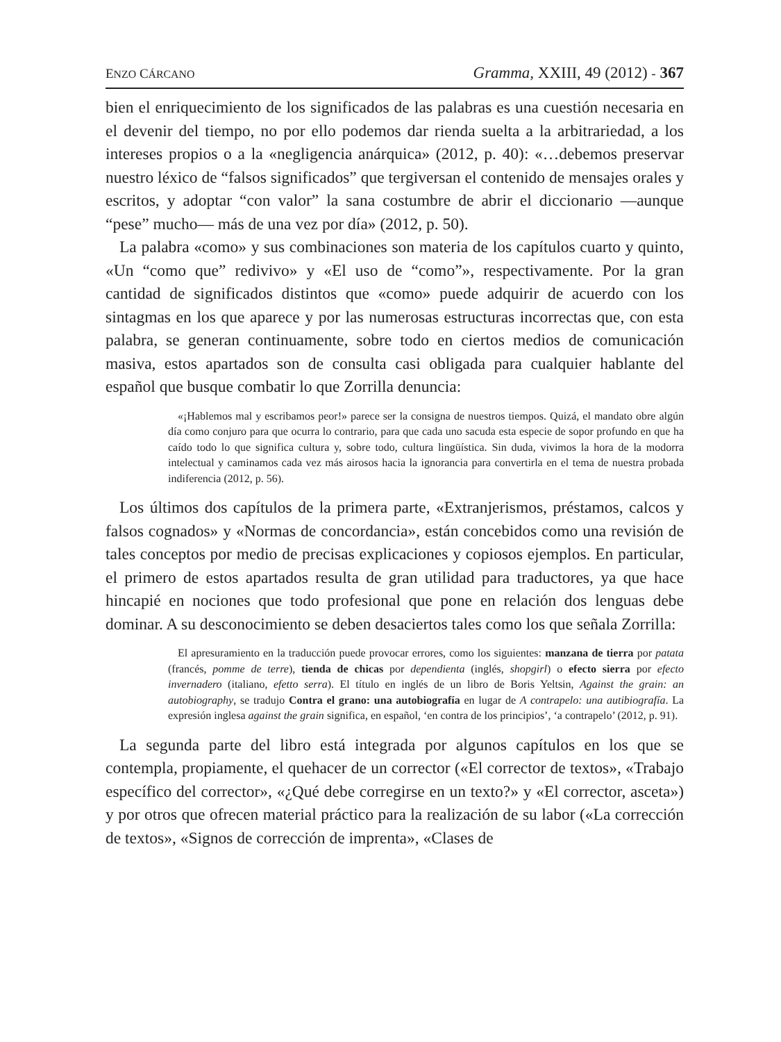ENZO CÁRCANO Gramma, XXIII, 49 (2012) - 367
bien el enriquecimiento de los significados de las palabras es una cuestión necesaria en el devenir del tiempo, no por ello podemos dar rienda suelta a la arbitrariedad, a los intereses propios o a la «negligencia anárquica» (2012, p. 40): «…debemos preservar nuestro léxico de “falsos significados” que tergiversan el contenido de mensajes orales y escritos, y adoptar “con valor” la sana costumbre de abrir el diccionario —aunque “pese” mucho— más de una vez por día» (2012, p. 50).
La palabra «como» y sus combinaciones son materia de los capítulos cuarto y quinto, «Un “como que” redivivo» y «El uso de “como”», respectivamente. Por la gran cantidad de significados distintos que «como» puede adquirir de acuerdo con los sintagmas en los que aparece y por las numerosas estructuras incorrectas que, con esta palabra, se generan continuamente, sobre todo en ciertos medios de comunicación masiva, estos apartados son de consulta casi obligada para cualquier hablante del español que busque combatir lo que Zorrilla denuncia:
«¡Hablemos mal y escribamos peor!» parece ser la consigna de nuestros tiempos. Quizá, el mandato obre algún día como conjuro para que ocurra lo contrario, para que cada uno sacuda esta especie de sopor profundo en que ha caído todo lo que significa cultura y, sobre todo, cultura lingüística. Sin duda, vivimos la hora de la modorra intelectual y caminamos cada vez más airosos hacia la ignorancia para convertirla en el tema de nuestra probada indiferencia (2012, p. 56).
Los últimos dos capítulos de la primera parte, «Extranjerismos, préstamos, calcos y falsos cognados» y «Normas de concordancia», están concebidos como una revisión de tales conceptos por medio de precisas explicaciones y copiosos ejemplos. En particular, el primero de estos apartados resulta de gran utilidad para traductores, ya que hace hincapié en nociones que todo profesional que pone en relación dos lenguas debe dominar. A su desconocimiento se deben desaciertos tales como los que señala Zorrilla:
El apresuramiento en la traducción puede provocar errores, como los siguientes: manzana de tierra por patata (francés, pomme de terre), tienda de chicas por dependienta (inglés, shopgirl) o efecto sierra por efecto invernadero (italiano, efetto serra). El título en inglés de un libro de Boris Yeltsin, Against the grain: an autobiography, se tradujo Contra el grano: una autobiografía en lugar de A contrapelo: una autibiografía. La expresión inglesa against the grain significa, en español, ‘en contra de los principios’, ‘a contrapelo’ (2012, p. 91).
La segunda parte del libro está integrada por algunos capítulos en los que se contempla, propiamente, el quehacer de un corrector («El corrector de textos», «Trabajo específico del corrector», «¿Qué debe corregirse en un texto?» y «El corrector, asceta») y por otros que ofrecen material práctico para la realización de su labor («La corrección de textos», «Signos de corrección de imprenta», «Clases de